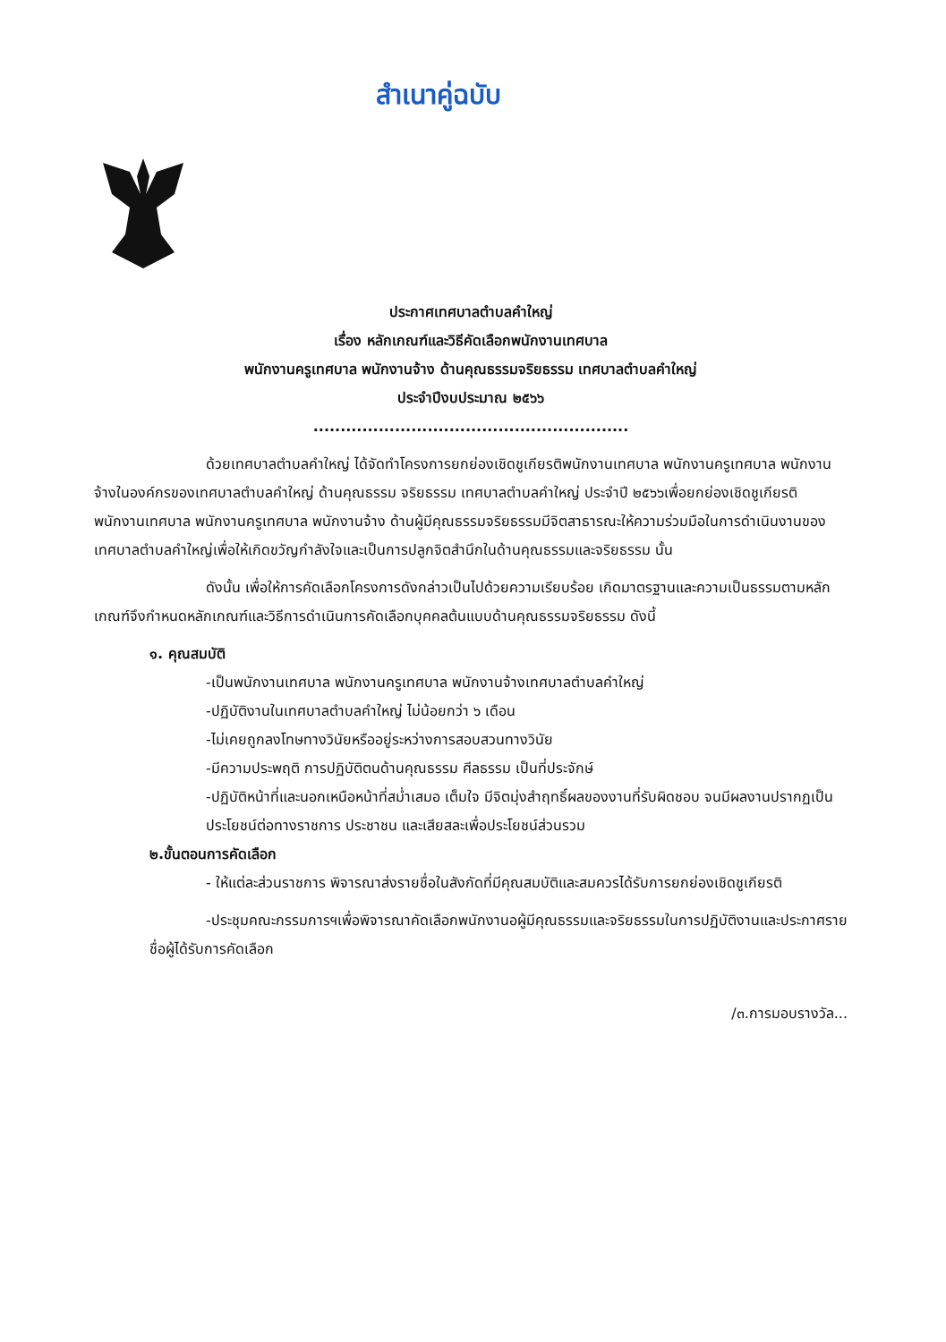สำเนาคู่ฉบับ
ประกาศเทศบาลตำบลคำใหญ่
เรื่อง หลักเกณฑ์และวิธีคัดเลือกพนักงานเทศบาล
พนักงานครูเทศบาล พนักงานจ้าง ด้านคุณธรรมจริยธรรม เทศบาลตำบลคำใหญ่
ประจำปีงบประมาณ ๒๕๖๖
..........................................................
ด้วยเทศบาลตำบลคำใหญ่ ได้จัดทำโครงการยกย่องเชิดชูเกียรติพนักงานเทศบาล พนักงานครูเทศบาล พนักงานจ้างในองค์กรของเทศบาลตำบลคำใหญ่ ด้านคุณธรรม จริยธรรม เทศบาลตำบลคำใหญ่ ประจำปี ๒๕๖๖เพื่อยกย่องเชิดชูเกียรติพนักงานเทศบาล พนักงานครูเทศบาล พนักงานจ้าง ด้านผู้มีคุณธรรมจริยธรรมมีจิตสาธารณะให้ความร่วมมือในการดำเนินงานของเทศบาลตำบลคำใหญ่เพื่อให้เกิดขวัญกำลังใจและเป็นการปลูกจิตสำนึกในด้านคุณธรรมและจริยธรรม นั้น
ดังนั้น เพื่อให้การคัดเลือกโครงการดังกล่าวเป็นไปด้วยความเรียบร้อย เกิดมาตรฐานและความเป็นธรรมตามหลักเกณฑ์จึงกำหนดหลักเกณฑ์และวิธีการดำเนินการคัดเลือกบุคคลต้นแบบด้านคุณธรรมจริยธรรม ดังนี้
๑. คุณสมบัติ
-เป็นพนักงานเทศบาล พนักงานครูเทศบาล พนักงานจ้างเทศบาลตำบลคำใหญ่
-ปฏิบัติงานในเทศบาลตำบลคำใหญ่ ไม่น้อยกว่า ๖ เดือน
-ไม่เคยถูกลงโทษทางวินัยหรืออยู่ระหว่างการสอบสวนทางวินัย
-มีความประพฤติ การปฏิบัติตนด้านคุณธรรม ศีลธรรม เป็นที่ประจักษ์
-ปฏิบัติหน้าที่และนอกเหนือหน้าที่สม่ำเสมอ เต็มใจ มีจิตมุ่งสำฤทธิ์ผลของงานที่รับผิดชอบ จนมีผลงานปรากฏเป็นประโยชน์ต่อทางราชการ ประชาชน และเสียสละเพื่อประโยชน์ส่วนรวม
๒.ขั้นตอนการคัดเลือก
- ให้แต่ละส่วนราชการ พิจารณาส่งรายชื่อในสังกัดที่มีคุณสมบัติและสมควรได้รับการยกย่องเชิดชูเกียรติ
-ประชุมคณะกรรมการฯเพื่อพิจารณาคัดเลือกพนักงานอผู้มีคุณธรรมและจริยธรรมในการปฏิบัติงานและประกาศรายชื่อผู้ได้รับการคัดเลือก
/๓.การมอบรางวัล...